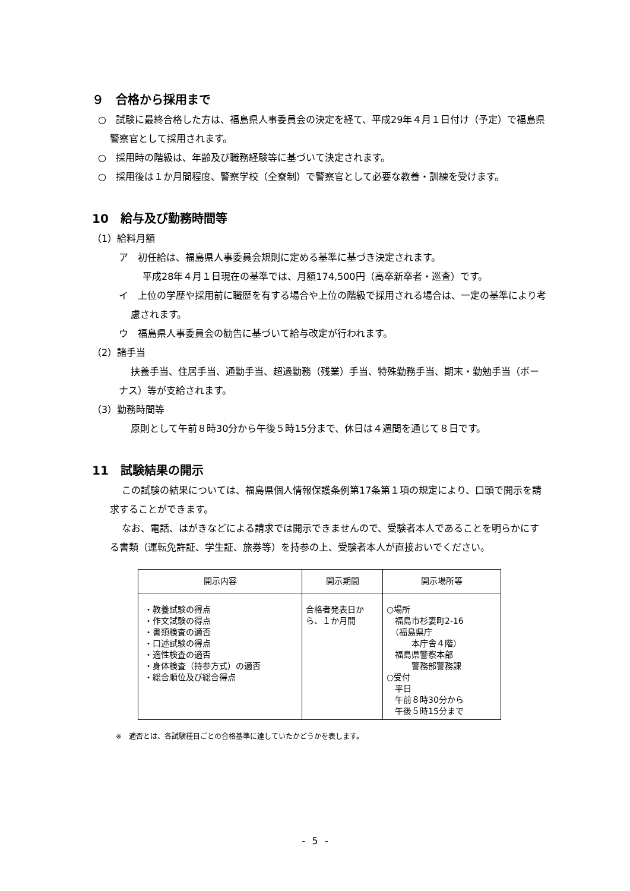９　合格から採用まで
○　試験に最終合格した方は、福島県人事委員会の決定を経て、平成29年４月１日付け（予定）で福島県警察官として採用されます。
○　採用時の階級は、年齢及び職務経験等に基づいて決定されます。
○　採用後は１か月間程度、警察学校（全寮制）で警察官として必要な教養・訓練を受けます。
10　給与及び勤務時間等
（1）給料月額
ア　初任給は、福島県人事委員会規則に定める基準に基づき決定されます。
平成28年４月１日現在の基準では、月額174,500円（高卒新卒者・巡査）です。
イ　上位の学歴や採用前に職歴を有する場合や上位の階級で採用される場合は、一定の基準により考慮されます。
ウ　福島県人事委員会の勧告に基づいて給与改定が行われます。
（2）諸手当
扶養手当、住居手当、通勤手当、超過勤務（残業）手当、特殊勤務手当、期末・勤勉手当（ボーナス）等が支給されます。
（3）勤務時間等
原則として午前８時30分から午後５時15分まで、休日は４週間を通じて８日です。
11　試験結果の開示
この試験の結果については、福島県個人情報保護条例第17条第１項の規定により、口頭で開示を請求することができます。
なお、電話、はがきなどによる請求では開示できませんので、受験者本人であることを明らかにする書類（運転免許証、学生証、旅券等）を持参の上、受験者本人が直接おいでください。
| 開示内容 | 開示期間 | 開示場所等 |
| --- | --- | --- |
| ・教養試験の得点 ・作文試験の得点 ・書類検査の適否 ・口述試験の得点 ・適性検査の適否 ・身体検査（持参方式）の適否 ・総合順位及び総合得点 | 合格者発表日から、１か月間 | ○場所 福島市杉妻町2-16 （福島県庁 本庁舎４階） 福島県警察本部 警務部警務課 ○受付 平日 午前８時30分から 午後５時15分まで |
※　適否とは、各試験種目ごとの合格基準に達していたかどうかを表します。
- 5 -